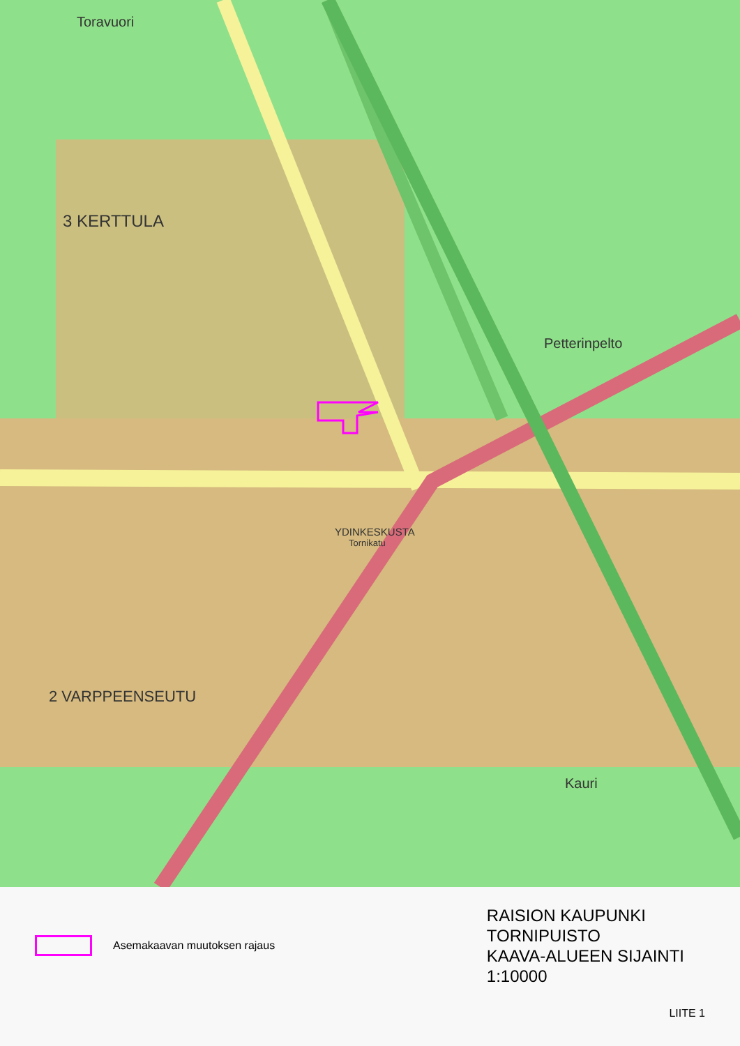Toravuori
3 KERTTULA
Petterinpelto
YDINKESKUSTA
Tornikatu
2 VARPPEENSEUTU
Kauri
Asemakaavan muutoksen rajaus
RAISION KAUPUNKI
TORNIPUISTO
KAAVA-ALUEEN SIJAINTI
1:10000
LIITE 1